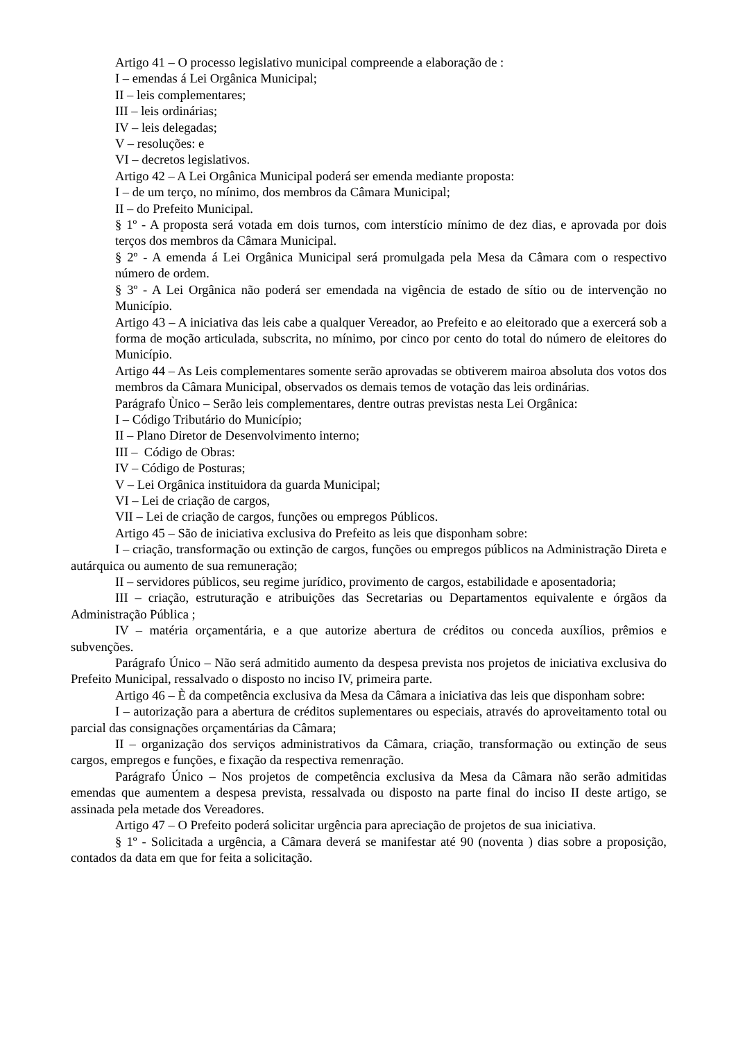Artigo 41 – O processo legislativo municipal compreende a elaboração de :
I – emendas á Lei Orgânica Municipal;
II – leis complementares;
III – leis ordinárias;
IV – leis delegadas;
V – resoluções: e
VI – decretos legislativos.
Artigo 42 – A Lei Orgânica Municipal poderá ser emenda mediante proposta:
I – de um terço, no mínimo, dos membros da Câmara Municipal;
II – do Prefeito Municipal.
§ 1º - A proposta será votada em dois turnos, com interstício mínimo de dez dias, e aprovada por dois terços dos membros da Câmara Municipal.
§ 2º - A emenda á Lei Orgânica Municipal será promulgada pela Mesa da Câmara com o respectivo número de ordem.
§ 3º - A Lei Orgânica não poderá ser emendada na vigência de estado de sítio ou de intervenção no Município.
Artigo 43 – A iniciativa das leis cabe a qualquer Vereador, ao Prefeito e ao eleitorado que a exercerá sob a forma de moção articulada, subscrita, no mínimo, por cinco por cento do total do número de eleitores do Município.
Artigo 44 – As Leis complementares somente serão aprovadas se obtiverem mairoa absoluta dos votos dos membros da Câmara Municipal, observados os demais temos de votação das leis ordinárias.
Parágrafo Ùnico – Serão leis complementares, dentre outras previstas nesta Lei Orgânica:
I – Código Tributário do Município;
II – Plano Diretor de Desenvolvimento interno;
III – Código de Obras:
IV – Código de Posturas;
V – Lei Orgânica instituidora da guarda Municipal;
VI – Lei de criação de cargos,
VII – Lei de criação de cargos, funções ou empregos Públicos.
Artigo 45 – São de iniciativa exclusiva do Prefeito as leis que disponham sobre:
I – criação, transformação ou extinção de cargos, funções ou empregos públicos na Administração Direta e autárquica ou aumento de sua remuneração;
II – servidores públicos, seu regime jurídico, provimento de cargos, estabilidade e aposentadoria;
III – criação, estruturação e atribuições das Secretarias ou Departamentos equivalente e órgãos da Administração Pública ;
IV – matéria orçamentária, e a que autorize abertura de créditos ou conceda auxílios, prêmios e subvenções.
Parágrafo Único – Não será admitido aumento da despesa prevista nos projetos de iniciativa exclusiva do Prefeito Municipal, ressalvado o disposto no inciso IV, primeira parte.
Artigo 46 – È da competência exclusiva da Mesa da Câmara a iniciativa das leis que disponham sobre:
I – autorização para a abertura de créditos suplementares ou especiais, através do aproveitamento total ou parcial das consignações orçamentárias da Câmara;
II – organização dos serviços administrativos da Câmara, criação, transformação ou extinção de seus cargos, empregos e funções, e fixação da respectiva remenração.
Parágrafo Único – Nos projetos de competência exclusiva da Mesa da Câmara não serão admitidas emendas que aumentem a despesa prevista, ressalvada ou disposto na parte final do inciso II deste artigo, se assinada pela metade dos Vereadores.
Artigo 47 – O Prefeito poderá solicitar urgência para apreciação de projetos de sua iniciativa.
§ 1º - Solicitada a urgência, a Câmara deverá se manifestar até 90 (noventa ) dias sobre a proposição, contados da data em que for feita a solicitação.